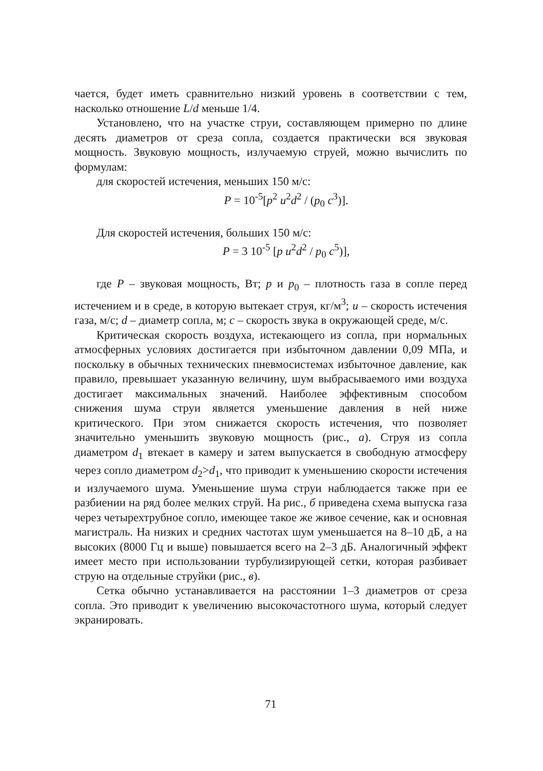чается, будет иметь сравнительно низкий уровень в соответствии с тем, насколько отношение L/d меньше 1/4.
Установлено, что на участке струи, составляющем примерно по длине десять диаметров от среза сопла, создается практически вся звуковая мощность. Звуковую мощность, излучаемую струей, можно вычислить по формулам:
для скоростей истечения, меньших 150 м/с:
P = 10<sup>-5</sup>[p<sup>2</sup> u<sup>2</sup>d<sup>2</sup> / (p<sub>0</sub> c<sup>3</sup>)].
Для скоростей истечения, больших 150 м/с:
P = 3 10<sup>-5</sup> [p u<sup>2</sup>d<sup>2</sup> / p<sub>0</sub> c<sup>5</sup>)],
где P – звуковая мощность, Вт; p и p<sub>0</sub> – плотность газа в сопле перед истечением и в среде, в которую вытекает струя, кг/м<sup>3</sup>; u – скорость истечения газа, м/с; d – диаметр сопла, м; c – скорость звука в окружающей среде, м/с.
Критическая скорость воздуха, истекающего из сопла, при нормальных атмосферных условиях достигается при избыточном давлении 0,09 МПа, и поскольку в обычных технических пневмосистемах избыточное давление, как правило, превышает указанную величину, шум выбрасываемого ими воздуха достигает максимальных значений. Наиболее эффективным способом снижения шума струи является уменьшение давления в ней ниже критического. При этом снижается скорость истечения, что позволяет значительно уменьшить звуковую мощность (рис., а). Струя из сопла диаметром d<sub>1</sub> втекает в камеру и затем выпускается в свободную атмосферу через сопло диаметром d<sub>2</sub>>d<sub>1</sub>, что приводит к уменьшению скорости истечения и излучаемого шума. Уменьшение шума струи наблюдается также при ее разбиении на ряд более мелких струй. На рис., б приведена схема выпуска газа через четырехтрубное сопло, имеющее такое же живое сечение, как и основная магистраль. На низких и средних частотах шум уменьшается на 8–10 дБ, а на высоких (8000 Гц и выше) повышается всего на 2–3 дБ. Аналогичный эффект имеет место при использовании турбулизирующей сетки, которая разбивает струю на отдельные струйки (рис., в).
Сетка обычно устанавливается на расстоянии 1–3 диаметров от среза сопла. Это приводит к увеличению высокочастотного шума, который следует экранировать.
71